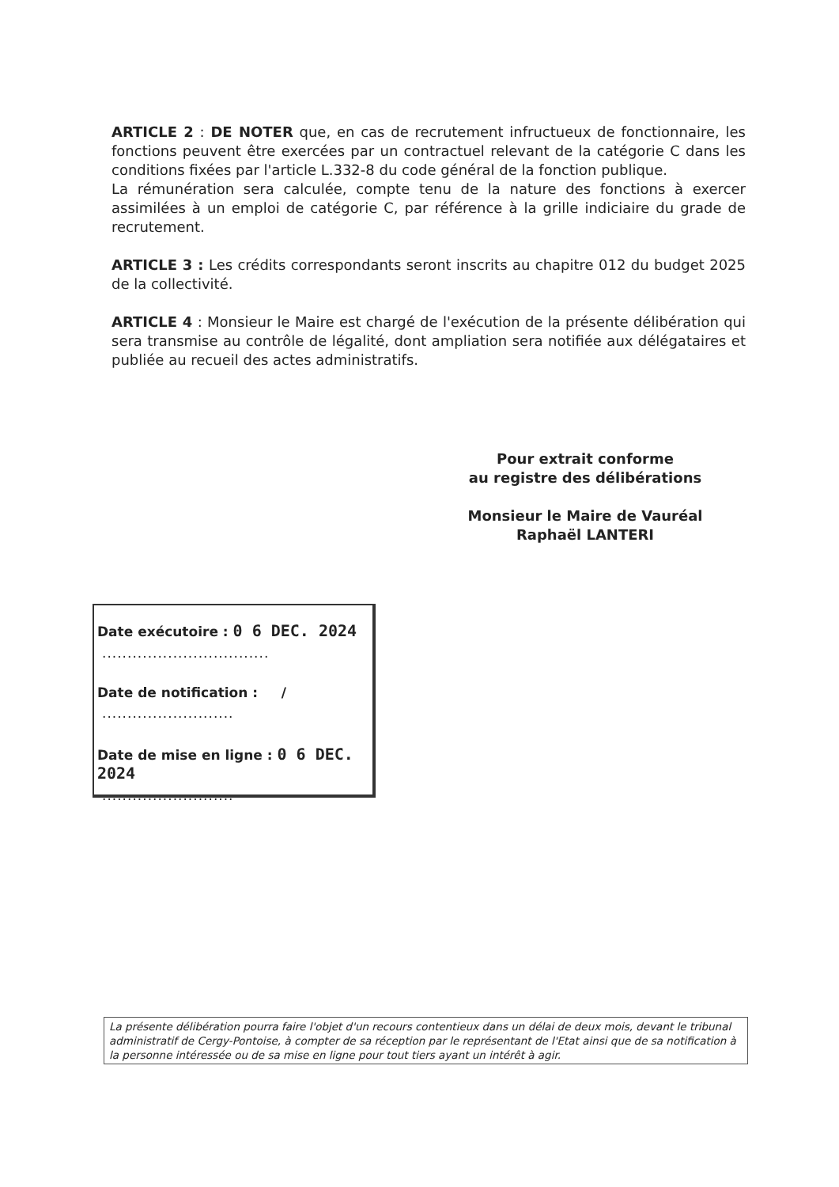ARTICLE 2 : DE NOTER que, en cas de recrutement infructueux de fonctionnaire, les fonctions peuvent être exercées par un contractuel relevant de la catégorie C dans les conditions fixées par l'article L.332-8 du code général de la fonction publique.
La rémunération sera calculée, compte tenu de la nature des fonctions à exercer assimilées à un emploi de catégorie C, par référence à la grille indiciaire du grade de recrutement.
ARTICLE 3 : Les crédits correspondants seront inscrits au chapitre 012 du budget 2025 de la collectivité.
ARTICLE 4 : Monsieur le Maire est chargé de l'exécution de la présente délibération qui sera transmise au contrôle de légalité, dont ampliation sera notifiée aux délégataires et publiée au recueil des actes administratifs.
Pour extrait conforme
au registre des délibérations
Monsieur le Maire de Vauréal
Raphaël LANTERI
Date exécutoire : 0 6 DEC. 2024
.................................
Date de notification : /
..........................
Date de mise en ligne : 0 6 DEC. 2024
..........................
La présente délibération pourra faire l'objet d'un recours contentieux dans un délai de deux mois, devant le tribunal administratif de Cergy-Pontoise, à compter de sa réception par le représentant de l'Etat ainsi que de sa notification à la personne intéressée ou de sa mise en ligne pour tout tiers ayant un intérêt à agir.